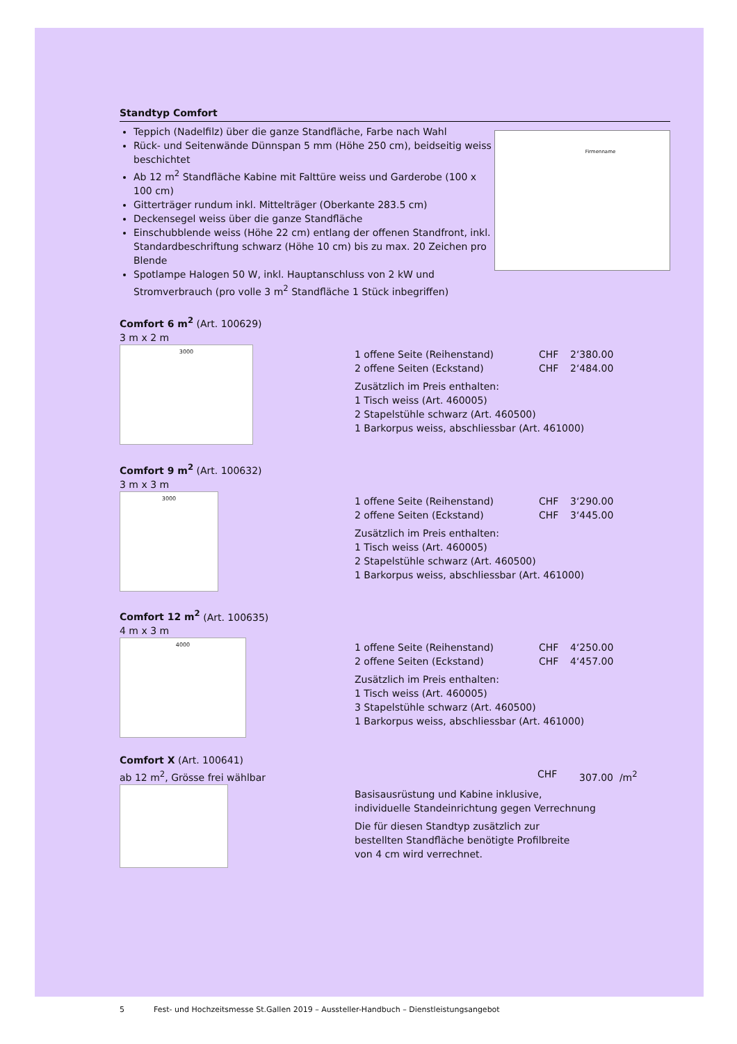Standtyp Comfort
Teppich (Nadelfilz) über die ganze Standfläche, Farbe nach Wahl
Rück- und Seitenwände Dünnspan 5 mm (Höhe 250 cm), beidseitig weiss beschichtet
Ab 12 m<sup>2</sup> Standfläche Kabine mit Falttüre weiss und Garderobe (100 x 100 cm)
Gitterträger rundum inkl. Mittelträger (Oberkante 283.5 cm)
Deckensegel weiss über die ganze Standfläche
Einschubblende weiss (Höhe 22 cm) entlang der offenen Standfront, inkl. Standardbeschriftung schwarz (Höhe 10 cm) bis zu max. 20 Zeichen pro Blende
Spotlampe Halogen 50 W, inkl. Hauptanschluss von 2 kW und Stromverbrauch (pro volle 3 m<sup>2</sup> Standfläche 1 Stück inbegriffen)
Firmenname
Comfort 6 m<sup>2</sup> (Art. 100629)
3 m x 2 m
3000
1 offene Seite (Reihenstand) CHF 2‘380.00
2 offene Seiten (Eckstand) CHF 2‘484.00
Zusätzlich im Preis enthalten:
1 Tisch weiss (Art. 460005)
2 Stapelstühle schwarz (Art. 460500)
1 Barkorpus weiss, abschliessbar (Art. 461000)
Comfort 9 m<sup>2</sup> (Art. 100632)
3 m x 3 m
3000
1 offene Seite (Reihenstand) CHF 3‘290.00
2 offene Seiten (Eckstand) CHF 3‘445.00
Zusätzlich im Preis enthalten:
1 Tisch weiss (Art. 460005)
2 Stapelstühle schwarz (Art. 460500)
1 Barkorpus weiss, abschliessbar (Art. 461000)
Comfort 12 m<sup>2</sup> (Art. 100635)
4 m x 3 m
4000
1 offene Seite (Reihenstand) CHF 4‘250.00
2 offene Seiten (Eckstand) CHF 4‘457.00
Zusätzlich im Preis enthalten:
1 Tisch weiss (Art. 460005)
3 Stapelstühle schwarz (Art. 460500)
1 Barkorpus weiss, abschliessbar (Art. 461000)
Comfort X (Art. 100641)
ab 12 m<sup>2</sup>, Grösse frei wählbar CHF 307.00 /m<sup>2</sup>
Basisausrüstung und Kabine inklusive,
individuelle Standeinrichtung gegen Verrechnung
Die für diesen Standtyp zusätzlich zur
bestellten Standfläche benötigte Profilbreite
von 4 cm wird verrechnet.
5 Fest- und Hochzeitsmesse St.Gallen 2019 – Aussteller-Handbuch – Dienstleistungsangebot